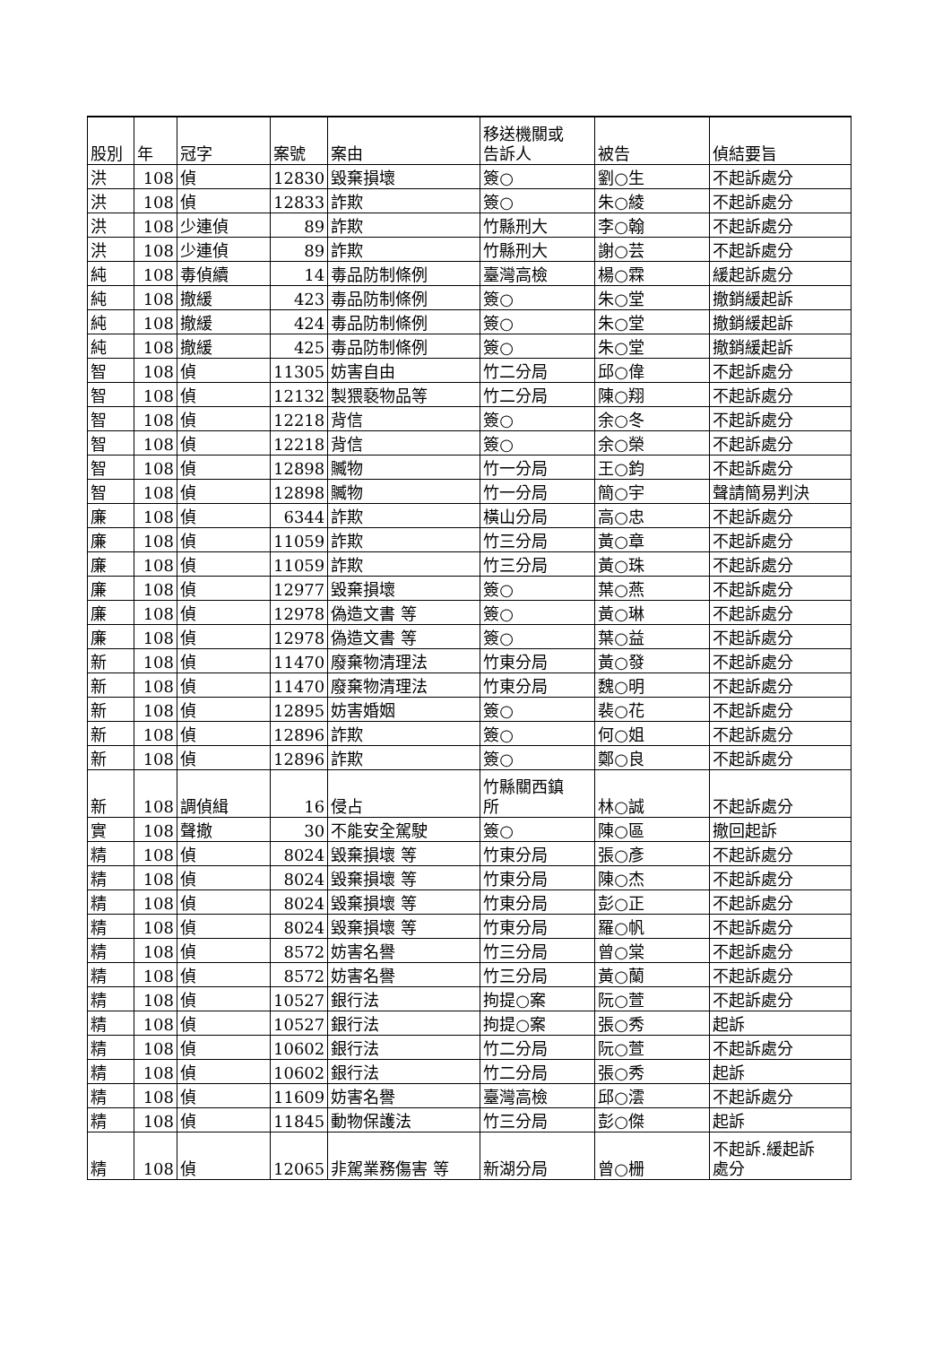| 股別 | 年 | 冠字 | 案號 | 案由 | 移送機關或 告訴人 | 被告 | 偵結要旨 |
| --- | --- | --- | --- | --- | --- | --- | --- |
| 洪 | 108 | 偵 | 12830 | 毀棄損壞 | 簽○ | 劉○生 | 不起訴處分 |
| 洪 | 108 | 偵 | 12833 | 詐欺 | 簽○ | 朱○綾 | 不起訴處分 |
| 洪 | 108 | 少連偵 | 89 | 詐欺 | 竹縣刑大 | 李○翰 | 不起訴處分 |
| 洪 | 108 | 少連偵 | 89 | 詐欺 | 竹縣刑大 | 謝○芸 | 不起訴處分 |
| 純 | 108 | 毒偵續 | 14 | 毒品防制條例 | 臺灣高檢 | 楊○霖 | 緩起訴處分 |
| 純 | 108 | 撤緩 | 423 | 毒品防制條例 | 簽○ | 朱○堂 | 撤銷緩起訴 |
| 純 | 108 | 撤緩 | 424 | 毒品防制條例 | 簽○ | 朱○堂 | 撤銷緩起訴 |
| 純 | 108 | 撤緩 | 425 | 毒品防制條例 | 簽○ | 朱○堂 | 撤銷緩起訴 |
| 智 | 108 | 偵 | 11305 | 妨害自由 | 竹二分局 | 邱○偉 | 不起訴處分 |
| 智 | 108 | 偵 | 12132 | 製猥褻物品等 | 竹二分局 | 陳○翔 | 不起訴處分 |
| 智 | 108 | 偵 | 12218 | 背信 | 簽○ | 余○冬 | 不起訴處分 |
| 智 | 108 | 偵 | 12218 | 背信 | 簽○ | 余○榮 | 不起訴處分 |
| 智 | 108 | 偵 | 12898 | 贓物 | 竹一分局 | 王○鈞 | 不起訴處分 |
| 智 | 108 | 偵 | 12898 | 贓物 | 竹一分局 | 簡○宇 | 聲請簡易判決 |
| 廉 | 108 | 偵 | 6344 | 詐欺 | 橫山分局 | 高○忠 | 不起訴處分 |
| 廉 | 108 | 偵 | 11059 | 詐欺 | 竹三分局 | 黃○章 | 不起訴處分 |
| 廉 | 108 | 偵 | 11059 | 詐欺 | 竹三分局 | 黃○珠 | 不起訴處分 |
| 廉 | 108 | 偵 | 12977 | 毀棄損壞 | 簽○ | 葉○燕 | 不起訴處分 |
| 廉 | 108 | 偵 | 12978 | 偽造文書 等 | 簽○ | 黃○琳 | 不起訴處分 |
| 廉 | 108 | 偵 | 12978 | 偽造文書 等 | 簽○ | 葉○益 | 不起訴處分 |
| 新 | 108 | 偵 | 11470 | 廢棄物清理法 | 竹東分局 | 黃○發 | 不起訴處分 |
| 新 | 108 | 偵 | 11470 | 廢棄物清理法 | 竹東分局 | 魏○明 | 不起訴處分 |
| 新 | 108 | 偵 | 12895 | 妨害婚姻 | 簽○ | 裴○花 | 不起訴處分 |
| 新 | 108 | 偵 | 12896 | 詐欺 | 簽○ | 何○姐 | 不起訴處分 |
| 新 | 108 | 偵 | 12896 | 詐欺 | 簽○ | 鄭○良 | 不起訴處分 |
| 新 | 108 | 調偵緝 | 16 | 侵占 | 竹縣關西鎮 所 | 林○誠 | 不起訴處分 |
| 實 | 108 | 聲撤 | 30 | 不能安全駕駛 | 簽○ | 陳○區 | 撤回起訴 |
| 精 | 108 | 偵 | 8024 | 毀棄損壞 等 | 竹東分局 | 張○彥 | 不起訴處分 |
| 精 | 108 | 偵 | 8024 | 毀棄損壞 等 | 竹東分局 | 陳○杰 | 不起訴處分 |
| 精 | 108 | 偵 | 8024 | 毀棄損壞 等 | 竹東分局 | 彭○正 | 不起訴處分 |
| 精 | 108 | 偵 | 8024 | 毀棄損壞 等 | 竹東分局 | 羅○帆 | 不起訴處分 |
| 精 | 108 | 偵 | 8572 | 妨害名譽 | 竹三分局 | 曾○棠 | 不起訴處分 |
| 精 | 108 | 偵 | 8572 | 妨害名譽 | 竹三分局 | 黃○蘭 | 不起訴處分 |
| 精 | 108 | 偵 | 10527 | 銀行法 | 拘提○案 | 阮○萱 | 不起訴處分 |
| 精 | 108 | 偵 | 10527 | 銀行法 | 拘提○案 | 張○秀 | 起訴 |
| 精 | 108 | 偵 | 10602 | 銀行法 | 竹二分局 | 阮○萱 | 不起訴處分 |
| 精 | 108 | 偵 | 10602 | 銀行法 | 竹二分局 | 張○秀 | 起訴 |
| 精 | 108 | 偵 | 11609 | 妨害名譽 | 臺灣高檢 | 邱○澐 | 不起訴處分 |
| 精 | 108 | 偵 | 11845 | 動物保護法 | 竹三分局 | 彭○傑 | 起訴 |
| 精 | 108 | 偵 | 12065 | 非駕業務傷害 等 | 新湖分局 | 曾○栅 | 不起訴.緩起訴 處分 |